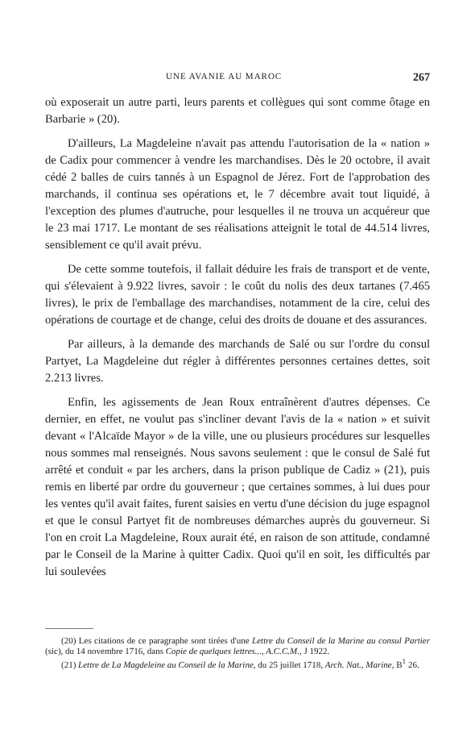UNE AVANIE AU MAROC 267
où exposerait un autre parti, leurs parents et collègues qui sont comme ôtage en Barbarie » (20).
D'ailleurs, La Magdeleine n'avait pas attendu l'autorisation de la « nation » de Cadix pour commencer à vendre les marchandises. Dès le 20 octobre, il avait cédé 2 balles de cuirs tannés à un Espagnol de Jérez. Fort de l'approbation des marchands, il continua ses opérations et, le 7 décembre avait tout liquidé, à l'exception des plumes d'autruche, pour lesquelles il ne trouva un acquéreur que le 23 mai 1717. Le montant de ses réalisations atteignit le total de 44.514 livres, sensiblement ce qu'il avait prévu.
De cette somme toutefois, il fallait déduire les frais de transport et de vente, qui s'élevaient à 9.922 livres, savoir : le coût du nolis des deux tartanes (7.465 livres), le prix de l'emballage des marchandises, notamment de la cire, celui des opérations de courtage et de change, celui des droits de douane et des assurances.
Par ailleurs, à la demande des marchands de Salé ou sur l'ordre du consul Partyet, La Magdeleine dut régler à différentes personnes certaines dettes, soit 2.213 livres.
Enfin, les agissements de Jean Roux entraînèrent d'autres dépenses. Ce dernier, en effet, ne voulut pas s'incliner devant l'avis de la « nation » et suivit devant « l'Alcaïde Mayor » de la ville, une ou plusieurs procédures sur lesquelles nous sommes mal renseignés. Nous savons seulement : que le consul de Salé fut arrêté et conduit « par les archers, dans la prison publique de Cadiz » (21), puis remis en liberté par ordre du gouverneur ; que certaines sommes, à lui dues pour les ventes qu'il avait faites, furent saisies en vertu d'une décision du juge espagnol et que le consul Partyet fit de nombreuses démarches auprès du gouverneur. Si l'on en croit La Magdeleine, Roux aurait été, en raison de son attitude, condamné par le Conseil de la Marine à quitter Cadix. Quoi qu'il en soit, les difficultés par lui soulevées
(20) Les citations de ce paragraphe sont tirées d'une Lettre du Conseil de la Marine au consul Partier (sic), du 14 novembre 1716, dans Copie de quelques lettres..., A.C.C.M., J 1922.
(21) Lettre de La Magdeleine au Conseil de la Marine, du 25 juillet 1718, Arch. Nat., Marine, B<sup>1</sup> 26.